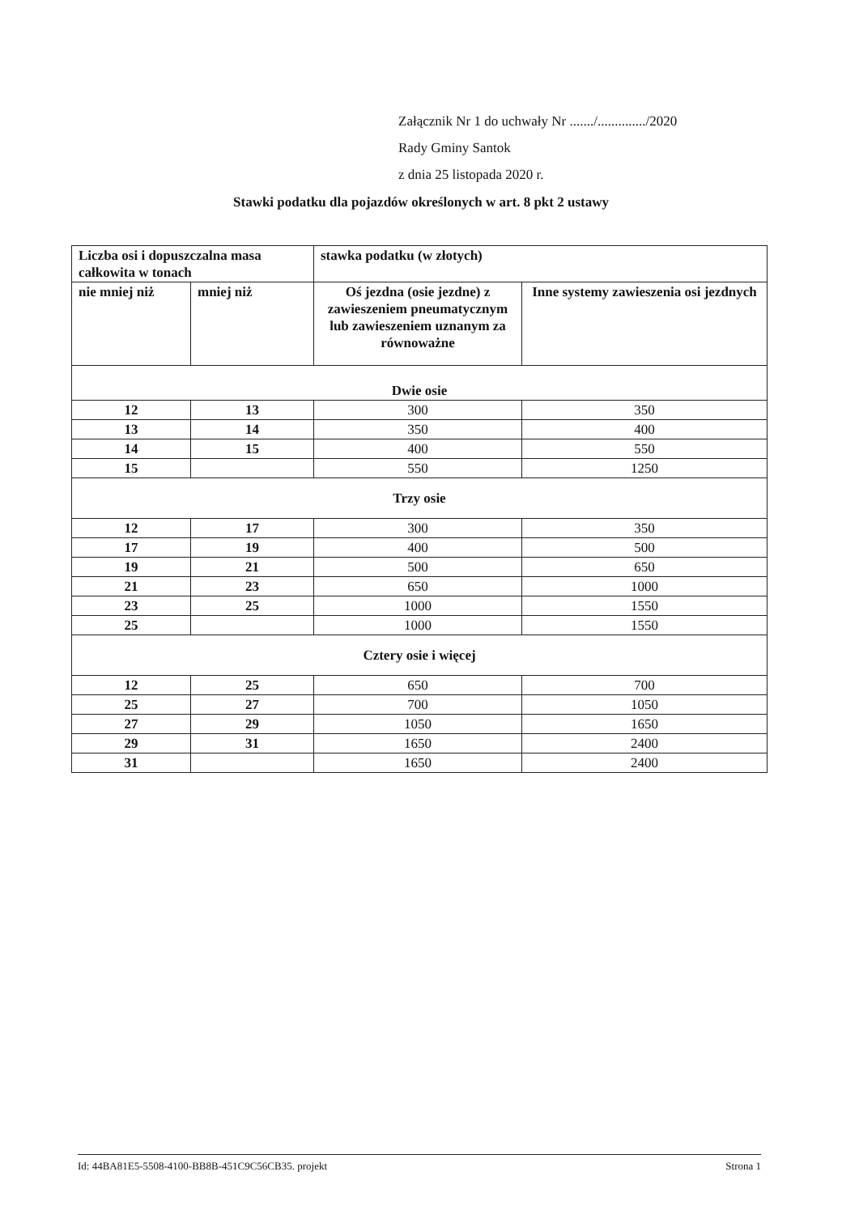Załącznik Nr 1 do uchwały Nr ......./............../2020
Rady Gminy Santok
z dnia 25 listopada 2020 r.
Stawki podatku dla pojazdów określonych w art. 8 pkt 2 ustawy
| Liczba osi i dopuszczalna masa całkowita w tonach | | stawka podatku (w złotych) | |
| --- | --- | --- | --- |
| nie mniej niż | mniej niż | Oś jezdna (osie jezdne) z zawieszeniem pneumatycznym lub zawieszeniem uznanym za równoważne | Inne systemy zawieszenia osi jezdnych |
| Dwie osie | | | |
| 12 | 13 | 300 | 350 |
| 13 | 14 | 350 | 400 |
| 14 | 15 | 400 | 550 |
| 15 | | 550 | 1250 |
| Trzy osie | | | |
| 12 | 17 | 300 | 350 |
| 17 | 19 | 400 | 500 |
| 19 | 21 | 500 | 650 |
| 21 | 23 | 650 | 1000 |
| 23 | 25 | 1000 | 1550 |
| 25 | | 1000 | 1550 |
| Cztery osie i więcej | | | |
| 12 | 25 | 650 | 700 |
| 25 | 27 | 700 | 1050 |
| 27 | 29 | 1050 | 1650 |
| 29 | 31 | 1650 | 2400 |
| 31 | | 1650 | 2400 |
Id: 44BA81E5-5508-4100-BB8B-451C9C56CB35. projekt Strona 1